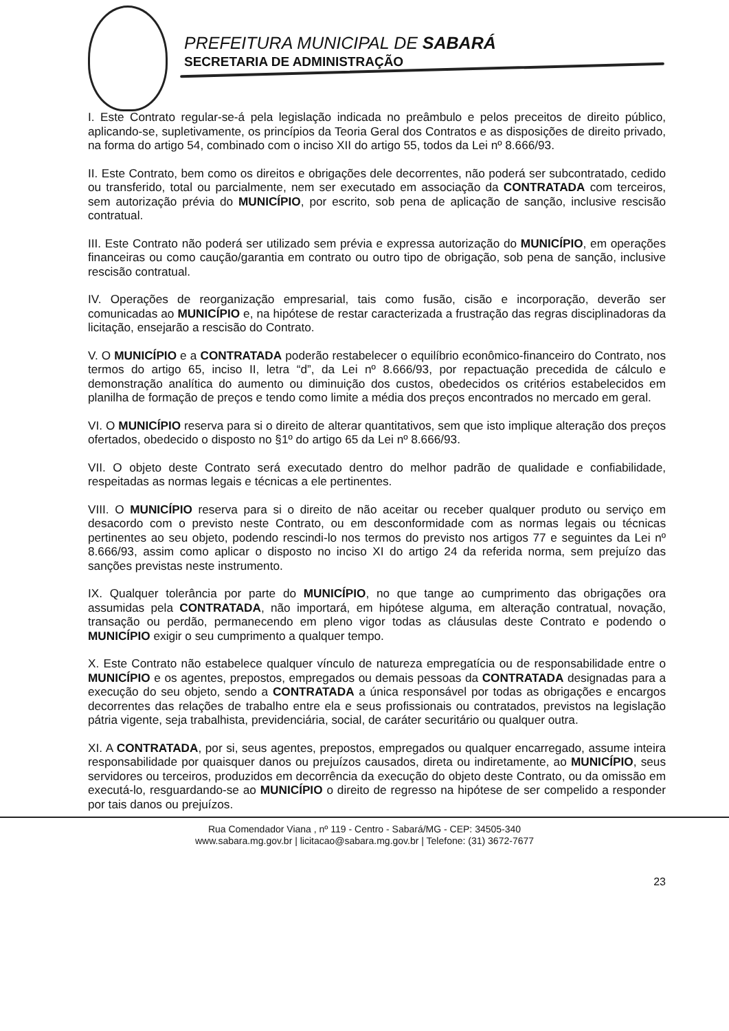PREFEITURA MUNICIPAL DE SABARÁ
SECRETARIA DE ADMINISTRAÇÃO
I. Este Contrato regular-se-á pela legislação indicada no preâmbulo e pelos preceitos de direito público, aplicando-se, supletivamente, os princípios da Teoria Geral dos Contratos e as disposições de direito privado, na forma do artigo 54, combinado com o inciso XII do artigo 55, todos da Lei nº 8.666/93.
II. Este Contrato, bem como os direitos e obrigações dele decorrentes, não poderá ser subcontratado, cedido ou transferido, total ou parcialmente, nem ser executado em associação da CONTRATADA com terceiros, sem autorização prévia do MUNICÍPIO, por escrito, sob pena de aplicação de sanção, inclusive rescisão contratual.
III. Este Contrato não poderá ser utilizado sem prévia e expressa autorização do MUNICÍPIO, em operações financeiras ou como caução/garantia em contrato ou outro tipo de obrigação, sob pena de sanção, inclusive rescisão contratual.
IV. Operações de reorganização empresarial, tais como fusão, cisão e incorporação, deverão ser comunicadas ao MUNICÍPIO e, na hipótese de restar caracterizada a frustração das regras disciplinadoras da licitação, ensejarão a rescisão do Contrato.
V. O MUNICÍPIO e a CONTRATADA poderão restabelecer o equilíbrio econômico-financeiro do Contrato, nos termos do artigo 65, inciso II, letra “d”, da Lei nº 8.666/93, por repactuação precedida de cálculo e demonstração analítica do aumento ou diminuição dos custos, obedecidos os critérios estabelecidos em planilha de formação de preços e tendo como limite a média dos preços encontrados no mercado em geral.
VI. O MUNICÍPIO reserva para si o direito de alterar quantitativos, sem que isto implique alteração dos preços ofertados, obedecido o disposto no §1º do artigo 65 da Lei nº 8.666/93.
VII. O objeto deste Contrato será executado dentro do melhor padrão de qualidade e confiabilidade, respeitadas as normas legais e técnicas a ele pertinentes.
VIII. O MUNICÍPIO reserva para si o direito de não aceitar ou receber qualquer produto ou serviço em desacordo com o previsto neste Contrato, ou em desconformidade com as normas legais ou técnicas pertinentes ao seu objeto, podendo rescindi-lo nos termos do previsto nos artigos 77 e seguintes da Lei nº 8.666/93, assim como aplicar o disposto no inciso XI do artigo 24 da referida norma, sem prejuízo das sanções previstas neste instrumento.
IX. Qualquer tolerância por parte do MUNICÍPIO, no que tange ao cumprimento das obrigações ora assumidas pela CONTRATADA, não importará, em hipótese alguma, em alteração contratual, novação, transação ou perdão, permanecendo em pleno vigor todas as cláusulas deste Contrato e podendo o MUNICÍPIO exigir o seu cumprimento a qualquer tempo.
X. Este Contrato não estabelece qualquer vínculo de natureza empregatícia ou de responsabilidade entre o MUNICÍPIO e os agentes, prepostos, empregados ou demais pessoas da CONTRATADA designadas para a execução do seu objeto, sendo a CONTRATADA a única responsável por todas as obrigações e encargos decorrentes das relações de trabalho entre ela e seus profissionais ou contratados, previstos na legislação pátria vigente, seja trabalhista, previdenciária, social, de caráter securitário ou qualquer outra.
XI. A CONTRATADA, por si, seus agentes, prepostos, empregados ou qualquer encarregado, assume inteira responsabilidade por quaisquer danos ou prejuízos causados, direta ou indiretamente, ao MUNICÍPIO, seus servidores ou terceiros, produzidos em decorrência da execução do objeto deste Contrato, ou da omissão em executá-lo, resguardando-se ao MUNICÍPIO o direito de regresso na hipótese de ser compelido a responder por tais danos ou prejuízos.
Rua Comendador Viana , nº 119 - Centro - Sabará/MG - CEP: 34505-340
www.sabara.mg.gov.br | licitacao@sabara.mg.gov.br | Telefone: (31) 3672-7677
23